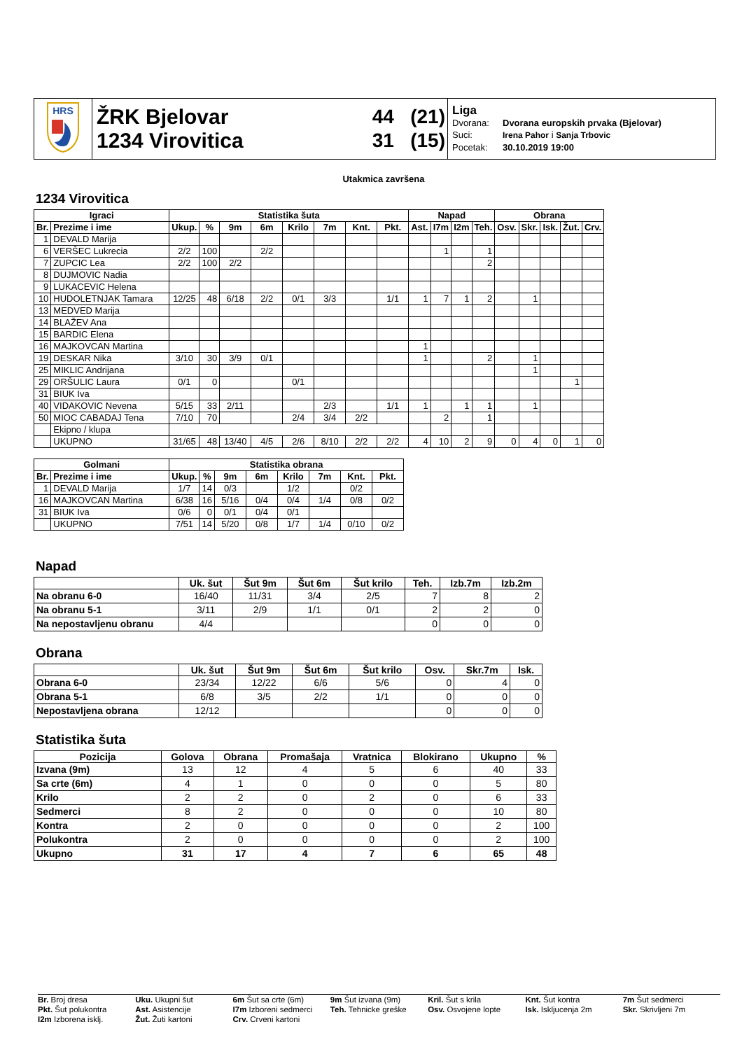| HRS | ŽRK Bjelovar 1234 Virovitica | 44 (21) 31 (15) | Liga Dvorana: Dvorana europskih prvaka (Bjelovar) Suci: Irena Pahor i Sanja Trbovic Pocetak: 30.10.2019 19:00 |
Utakmica završena
1234 Virovitica
| Igraci | | Statistika šuta | | | | | | | | Napad | | | | Obrana | | | | |
| --- | --- | --- | --- | --- | --- | --- | --- | --- | --- | --- | --- | --- | --- | --- | --- | --- | --- | --- |
| Br. | Prezime i ime | Ukup. | % | 9m | 6m | Krilo | 7m | Knt. | Pkt. | Ast. | I7m | I2m | Teh. | Osv. | Skr. | Isk. | Žut. | Crv. |
| 1 | DEVALD Marija | | | | | | | | | | | | | | | | | |
| 6 | VERŠEC Lukrecia | 2/2 | 100 | | 2/2 | | | | | | 1 | | 1 | | | | | |
| 7 | ZUPCIC Lea | 2/2 | 100 | 2/2 | | | | | | | | | 2 | | | | | |
| 8 | DUJMOVIC Nadia | | | | | | | | | | | | | | | | | |
| 9 | LUKACEVIC Helena | | | | | | | | | | | | | | | | | |
| 10 | HUDOLETNJAK Tamara | 12/25 | 48 | 6/18 | 2/2 | 0/1 | 3/3 | | 1/1 | 1 | 7 | 1 | 2 | | 1 | | | |
| 13 | MEDVED Marija | | | | | | | | | | | | | | | | | |
| 14 | BLAŽEV Ana | | | | | | | | | | | | | | | | | |
| 15 | BARDIC Elena | | | | | | | | | | | | | | | | | |
| 16 | MAJKOVCAN Martina | | | | | | | | | 1 | | | | | | | | |
| 19 | DESKAR Nika | 3/10 | 30 | 3/9 | 0/1 | | | | | 1 | | | 2 | | 1 | | | |
| 25 | MIKLIC Andrijana | | | | | | | | | | | | | | 1 | | | |
| 29 | ORŠULIC Laura | 0/1 | 0 | | | 0/1 | | | | | | | | | | | 1 | |
| 31 | BIUK Iva | | | | | | | | | | | | | | | | | |
| 40 | VIDAKOVIC Nevena | 5/15 | 33 | 2/11 | | | 2/3 | | 1/1 | 1 | | 1 | 1 | | 1 | | | |
| 50 | MIOC CABADAJ Tena | 7/10 | 70 | | | 2/4 | 3/4 | 2/2 | | | 2 | | 1 | | | | | |
| | Ekipno / klupa | | | | | | | | | | | | | | | | | |
| | UKUPNO | 31/65 | 48 | 13/40 | 4/5 | 2/6 | 8/10 | 2/2 | 2/2 | 4 | 10 | 2 | 9 | 0 | 4 | 0 | 1 | 0 |
| Golmani | | Statistika obrana | | | | | | | |
| --- | --- | --- | --- | --- | --- | --- | --- | --- | --- |
| Br. | Prezime i ime | Ukup. | % | 9m | 6m | Krilo | 7m | Knt. | Pkt. |
| 1 | DEVALD Marija | 1/7 | 14 | 0/3 | | 1/2 | | 0/2 | |
| 16 | MAJKOVCAN Martina | 6/38 | 16 | 5/16 | 0/4 | 0/4 | 1/4 | 0/8 | 0/2 |
| 31 | BIUK Iva | 0/6 | 0 | 0/1 | 0/4 | 0/1 | | | |
| | UKUPNO | 7/51 | 14 | 5/20 | 0/8 | 1/7 | 1/4 | 0/10 | 0/2 |
Napad
| | Uk. šut | Šut 9m | Šut 6m | Šut krilo | Teh. | Izb.7m | Izb.2m |
| --- | --- | --- | --- | --- | --- | --- | --- |
| Na obranu 6-0 | 16/40 | 11/31 | 3/4 | 2/5 | 7 | 8 | 2 |
| Na obranu 5-1 | 3/11 | 2/9 | 1/1 | 0/1 | 2 | 2 | 0 |
| Na nepostavljenu obranu | 4/4 | | | | 0 | 0 | 0 |
Obrana
| | Uk. šut | Šut 9m | Šut 6m | Šut krilo | Osv. | Skr.7m | Isk. |
| --- | --- | --- | --- | --- | --- | --- | --- |
| Obrana 6-0 | 23/34 | 12/22 | 6/6 | 5/6 | 0 | 4 | 0 |
| Obrana 5-1 | 6/8 | 3/5 | 2/2 | 1/1 | 0 | 0 | 0 |
| Nepostavljena obrana | 12/12 | | | | 0 | 0 | 0 |
Statistika šuta
| Pozicija | Golova | Obrana | Promašaja | Vratnica | Blokirano | Ukupno | % |
| --- | --- | --- | --- | --- | --- | --- | --- |
| Izvana (9m) | 13 | 12 | 4 | 5 | 6 | 40 | 33 |
| Sa crte (6m) | 4 | 1 | 0 | 0 | 0 | 5 | 80 |
| Krilo | 2 | 2 | 0 | 2 | 0 | 6 | 33 |
| Sedmerci | 8 | 2 | 0 | 0 | 0 | 10 | 80 |
| Kontra | 2 | 0 | 0 | 0 | 0 | 2 | 100 |
| Polukontra | 2 | 0 | 0 | 0 | 0 | 2 | 100 |
| Ukupno | 31 | 17 | 4 | 7 | 6 | 65 | 48 |
Br. Broj dresa
Uku. Ukupni šut
6m Šut sa crte (6m)
9m Šut izvana (9m)
Kril. Šut s krila
Knt. Šut kontra
7m Šut sedmerci
Pkt. Šut polukontra
Ast. Asistencije
I7m Izboreni sedmerci
Teh. Tehnicke greške
Osv. Osvojene lopte
Isk. Iskljucenja 2m
Skr. Skrivljeni 7m
I2m Izborena isklj.
Žut. Žuti kartoni
Crv. Crveni kartoni